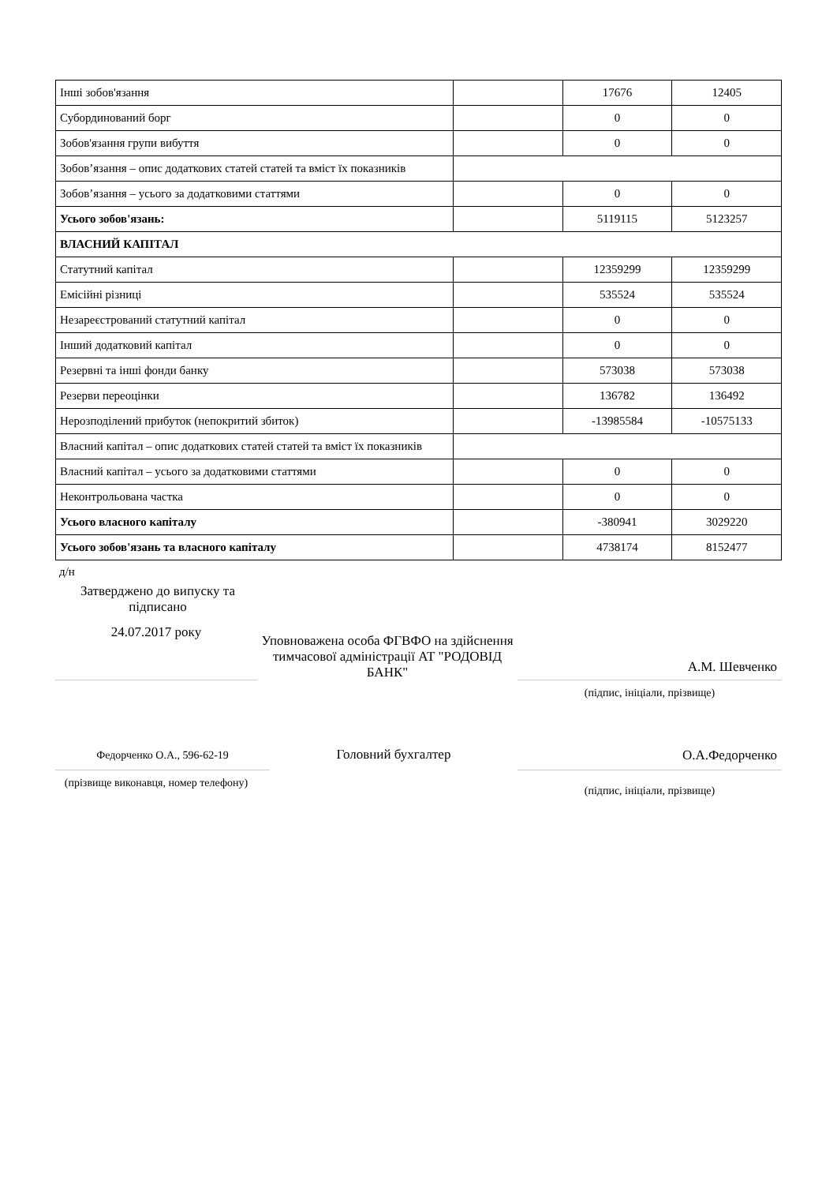| Інші зобов'язання | | 17676 | 12405 |
| Субординований борг | | 0 | 0 |
| Зобов'язання групи вибуття | | 0 | 0 |
| Зобов’язання – опис додаткових статей статей та вміст їх показників | | | |
| Зобов’язання – усього за додатковими статтями | | 0 | 0 |
| Усього зобов'язань: | | 5119115 | 5123257 |
| ВЛАСНИЙ КАПІТАЛ | | | |
| Статутний капітал | | 12359299 | 12359299 |
| Емісійні різниці | | 535524 | 535524 |
| Незареєстрований статутний капітал | | 0 | 0 |
| Інший додатковий капітал | | 0 | 0 |
| Резервні та інші фонди банку | | 573038 | 573038 |
| Резерви переоцінки | | 136782 | 136492 |
| Нерозподілений прибуток (непокритий збиток) | | -13985584 | -10575133 |
| Власний капітал – опис додаткових статей статей та вміст їх показників | | | |
| Власний капітал – усього за додатковими статтями | | 0 | 0 |
| Неконтрольована частка | | 0 | 0 |
| Усього власного капіталу | | -380941 | 3029220 |
| Усього зобов'язань та власного капіталу | | 4738174 | 8152477 |
д/н
Затверджено до випуску та підписано
24.07.2017 року
Уповноважена особа ФГВФО на здійснення тимчасової адміністрації АТ "РОДОВІД БАНК"
А.М. Шевченко
(підпис, ініціали, прізвище)
Федорченко О.А., 596-62-19
Головний бухгалтер
О.А.Федорченко
(прізвище виконавця, номер телефону)
(підпис, ініціали, прізвище)